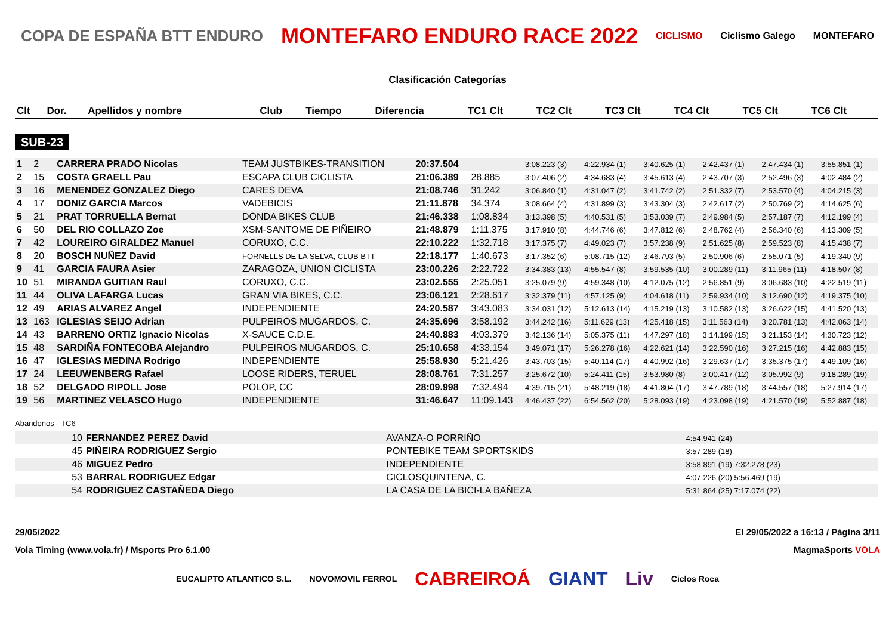COPA DE ESPAÑA BTT ENDURO MONTEFARO ENDURO RACE 2022 CICLISMO Ciclismo Galego MONTEFARO
Clasificación Categorías
| Clt | Dor. | Apellidos y nombre | Club | Tiempo | Diferencia | TC1 Clt | TC2 Clt | TC3 Clt | TC4 Clt | TC5 Clt | TC6 Clt |
| --- | --- | --- | --- | --- | --- | --- | --- | --- | --- | --- | --- |
SUB-23
| 1 | 2 | CARRERA PRADO Nicolas | TEAM JUSTBIKES-TRANSITION | 20:37.504 | | 3:08.223 (3) | 4:22.934 (1) | 3:40.625 (1) | 2:42.437 (1) | 2:47.434 (1) | 3:55.851 (1) |
| 2 | 15 | COSTA GRAELL Pau | ESCAPA CLUB CICLISTA | 21:06.389 | 28.885 | 3:07.406 (2) | 4:34.683 (4) | 3:45.613 (4) | 2:43.707 (3) | 2:52.496 (3) | 4:02.484 (2) |
| 3 | 16 | MENENDEZ GONZALEZ Diego | CARES DEVA | 21:08.746 | 31.242 | 3:06.840 (1) | 4:31.047 (2) | 3:41.742 (2) | 2:51.332 (7) | 2:53.570 (4) | 4:04.215 (3) |
| 4 | 17 | DONIZ GARCIA Marcos | VADEBICIS | 21:11.878 | 34.374 | 3:08.664 (4) | 4:31.899 (3) | 3:43.304 (3) | 2:42.617 (2) | 2:50.769 (2) | 4:14.625 (6) |
| 5 | 21 | PRAT TORRUELLA Bernat | DONDA BIKES CLUB | 21:46.338 | 1:08.834 | 3:13.398 (5) | 4:40.531 (5) | 3:53.039 (7) | 2:49.984 (5) | 2:57.187 (7) | 4:12.199 (4) |
| 6 | 50 | DEL RIO COLLAZO Zoe | XSM-SANTOME DE PIÑEIRO | 21:48.879 | 1:11.375 | 3:17.910 (8) | 4:44.746 (6) | 3:47.812 (6) | 2:48.762 (4) | 2:56.340 (6) | 4:13.309 (5) |
| 7 | 42 | LOUREIRO GIRALDEZ Manuel | CORUXO, C.C. | 22:10.222 | 1:32.718 | 3:17.375 (7) | 4:49.023 (7) | 3:57.238 (9) | 2:51.625 (8) | 2:59.523 (8) | 4:15.438 (7) |
| 8 | 20 | BOSCH NUÑEZ David | FORNELLS DE LA SELVA, CLUB BTT | 22:18.177 | 1:40.673 | 3:17.352 (6) | 5:08.715 (12) | 3:46.793 (5) | 2:50.906 (6) | 2:55.071 (5) | 4:19.340 (9) |
| 9 | 41 | GARCIA FAURA Asier | ZARAGOZA, UNION CICLISTA | 23:00.226 | 2:22.722 | 3:34.383 (13) | 4:55.547 (8) | 3:59.535 (10) | 3:00.289 (11) | 3:11.965 (11) | 4:18.507 (8) |
| 10 | 51 | MIRANDA GUITIAN Raul | CORUXO, C.C. | 23:02.555 | 2:25.051 | 3:25.079 (9) | 4:59.348 (10) | 4:12.075 (12) | 2:56.851 (9) | 3:06.683 (10) | 4:22.519 (11) |
| 11 | 44 | OLIVA LAFARGA Lucas | GRAN VIA BIKES, C.C. | 23:06.121 | 2:28.617 | 3:32.379 (11) | 4:57.125 (9) | 4:04.618 (11) | 2:59.934 (10) | 3:12.690 (12) | 4:19.375 (10) |
| 12 | 49 | ARIAS ALVAREZ Angel | INDEPENDIENTE | 24:20.587 | 3:43.083 | 3:34.031 (12) | 5:12.613 (14) | 4:15.219 (13) | 3:10.582 (13) | 3:26.622 (15) | 4:41.520 (13) |
| 13 | 163 | IGLESIAS SEIJO Adrian | PULPEIROS MUGARDOS, C. | 24:35.696 | 3:58.192 | 3:44.242 (16) | 5:11.629 (13) | 4:25.418 (15) | 3:11.563 (14) | 3:20.781 (13) | 4:42.063 (14) |
| 14 | 43 | BARRENO ORTIZ Ignacio Nicolas | X-SAUCE C.D.E. | 24:40.883 | 4:03.379 | 3:42.136 (14) | 5:05.375 (11) | 4:47.297 (18) | 3:14.199 (15) | 3:21.153 (14) | 4:30.723 (12) |
| 15 | 48 | SARDIÑA FONTECOBA Alejandro | PULPEIROS MUGARDOS, C. | 25:10.658 | 4:33.154 | 3:49.071 (17) | 5:26.278 (16) | 4:22.621 (14) | 3:22.590 (16) | 3:27.215 (16) | 4:42.883 (15) |
| 16 | 47 | IGLESIAS MEDINA Rodrigo | INDEPENDIENTE | 25:58.930 | 5:21.426 | 3:43.703 (15) | 5:40.114 (17) | 4:40.992 (16) | 3:29.637 (17) | 3:35.375 (17) | 4:49.109 (16) |
| 17 | 24 | LEEUWENBERG Rafael | LOOSE RIDERS, TERUEL | 28:08.761 | 7:31.257 | 3:25.672 (10) | 5:24.411 (15) | 3:53.980 (8) | 3:00.417 (12) | 3:05.992 (9) | 9:18.289 (19) |
| 18 | 52 | DELGADO RIPOLL Jose | POLOP, CC | 28:09.998 | 7:32.494 | 4:39.715 (21) | 5:48.219 (18) | 4:41.804 (17) | 3:47.789 (18) | 3:44.557 (18) | 5:27.914 (17) |
| 19 | 56 | MARTINEZ VELASCO Hugo | INDEPENDIENTE | 31:46.647 | 11:09.143 | 4:46.437 (22) | 6:54.562 (20) | 5:28.093 (19) | 4:23.098 (19) | 4:21.570 (19) | 5:52.887 (18) |
Abandonos - TC6
| 10 | FERNANDEZ PEREZ David | AVANZA-O PORRIÑO | 4:54.941 (24) |
| 45 | PIÑEIRA RODRIGUEZ Sergio | PONTEBIKE TEAM SPORTSKIDS | 3:57.289 (18) |
| 46 | MIGUEZ Pedro | INDEPENDIENTE | 3:58.891 (19) 7:32.278 (23) |
| 53 | BARRAL RODRIGUEZ Edgar | CICLOSQUINTENA, C. | 4:07.226 (20) 5:56.469 (19) |
| 54 | RODRIGUEZ CASTAÑEDA Diego | LA CASA DE LA BICI-LA BAÑEZA | 5:31.864 (25) 7:17.074 (22) |
29/05/2022 El 29/05/2022 a 16:13 / Página 3/11
Vola Timing (www.vola.fr) / Msports Pro 6.1.00 MagmaSports VOLA
EUCALIPTO ATLANTICO S.L. NOVOMOVIL FERROL CABREIROÁ GIANT Liv Ciclos Roca